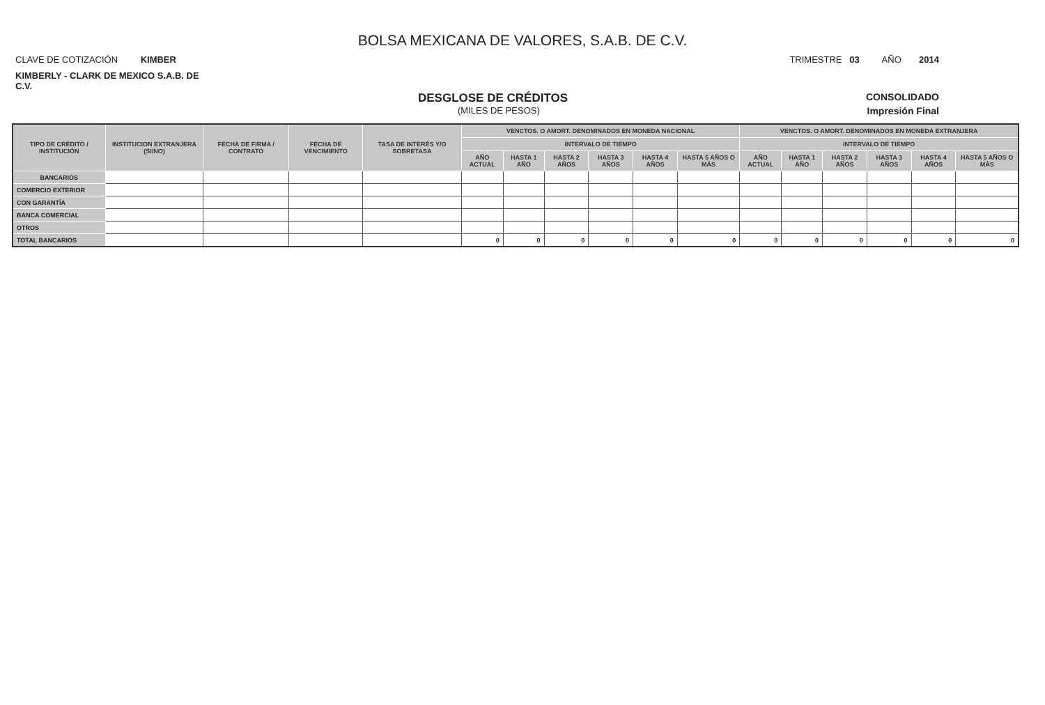BOLSA MEXICANA DE VALORES, S.A.B. DE C.V.
CLAVE DE COTIZACIÓN KIMBER TRIMESTRE 03 AÑO 2014
KIMBERLY - CLARK DE MEXICO S.A.B. DE C.V.
DESGLOSE DE CRÉDITOS CONSOLIDADO
(MILES DE PESOS) Impresión Final
| TIPO DE CRÉDITO / INSTITUCIÓN | INSTITUCION EXTRANJERA (SI/NO) | FECHA DE FIRMA / CONTRATO | FECHA DE VENCIMIENTO | TASA DE INTERÉS Y/O SOBRETASA | VENCTOS. O AMORT. DENOMINADOS EN MONEDA NACIONAL | | | | | | VENCTOS. O AMORT. DENOMINADOS EN MONEDA EXTRANJERA | | | | | |
| --- | --- | --- | --- | --- | --- | --- | --- | --- | --- | --- | --- | --- | --- | --- | --- | --- |
| | | | | | INTERVALO DE TIEMPO | | | | | | INTERVALO DE TIEMPO | | | | | |
| | | | | | AÑO ACTUAL | HASTA 1 AÑO | HASTA 2 AÑOS | HASTA 3 AÑOS | HASTA 4 AÑOS | HASTA 5 AÑOS O MÁS | AÑO ACTUAL | HASTA 1 AÑO | HASTA 2 AÑOS | HASTA 3 AÑOS | HASTA 4 AÑOS | HASTA 5 AÑOS O MÁS |
| BANCARIOS | | | | | | | | | | | | | | | | |
| COMERCIO EXTERIOR | | | | | | | | | | | | | | | | |
| CON GARANTÍA | | | | | | | | | | | | | | | | |
| BANCA COMERCIAL | | | | | | | | | | | | | | | | |
| OTROS | | | | | | | | | | | | | | | | |
| TOTAL BANCARIOS | | | | | 0 | 0 | 0 | 0 | 0 | 0 | 0 | 0 | 0 | 0 | 0 | 0 |